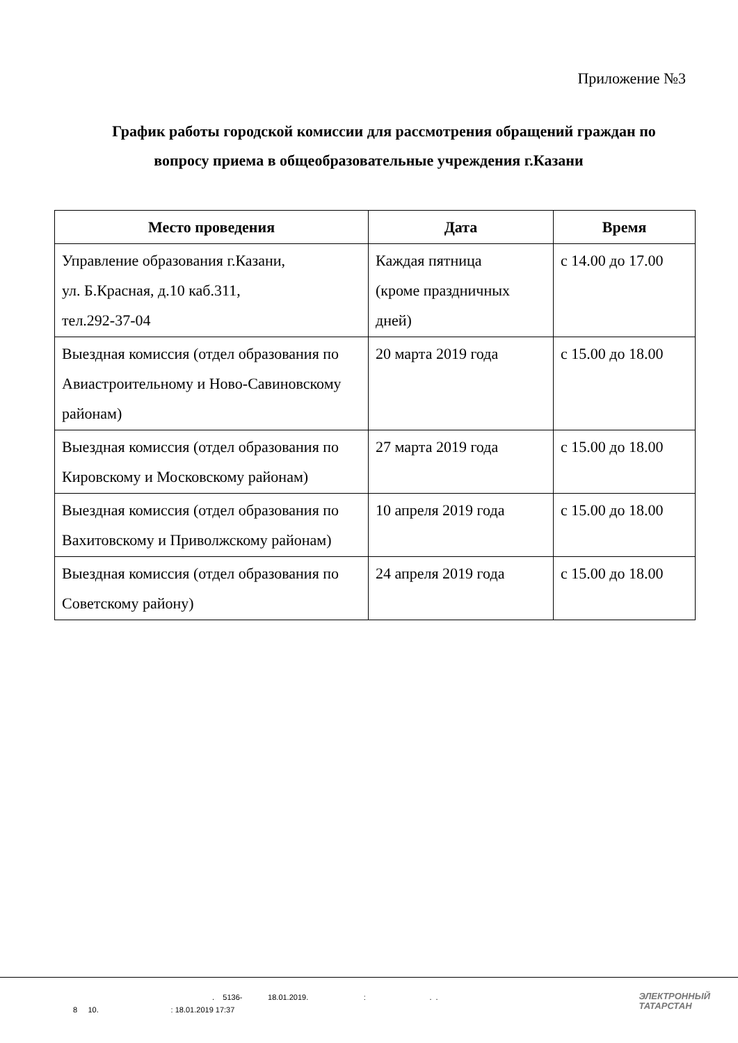Приложение №3
График работы городской комиссии для рассмотрения обращений граждан по вопросу приема в общеобразовательные учреждения г.Казани
| Место проведения | Дата | Время |
| --- | --- | --- |
| Управление образования г.Казани, ул. Б.Красная, д.10 каб.311, тел.292-37-04 | Каждая пятница (кроме праздничных дней) | с 14.00 до 17.00 |
| Выездная комиссия (отдел образования по Авиастроительному и Ново-Савиновскому районам) | 20 марта 2019 года | с 15.00 до 18.00 |
| Выездная комиссия (отдел образования по Кировскому и Московскому районам) | 27 марта 2019 года | с 15.00 до 18.00 |
| Выездная комиссия (отдел образования по Вахитовскому и Приволжскому районам) | 10 апреля 2019 года | с 15.00 до 18.00 |
| Выездная комиссия (отдел образования по Советскому району) | 24 апреля 2019 года | с 15.00 до 18.00 |
. 5136- 18.01.2019. : . .
8 10. : 18.01.2019 17:37
ЭЛЕКТРОННЫЙ
ТАТАРСТАН